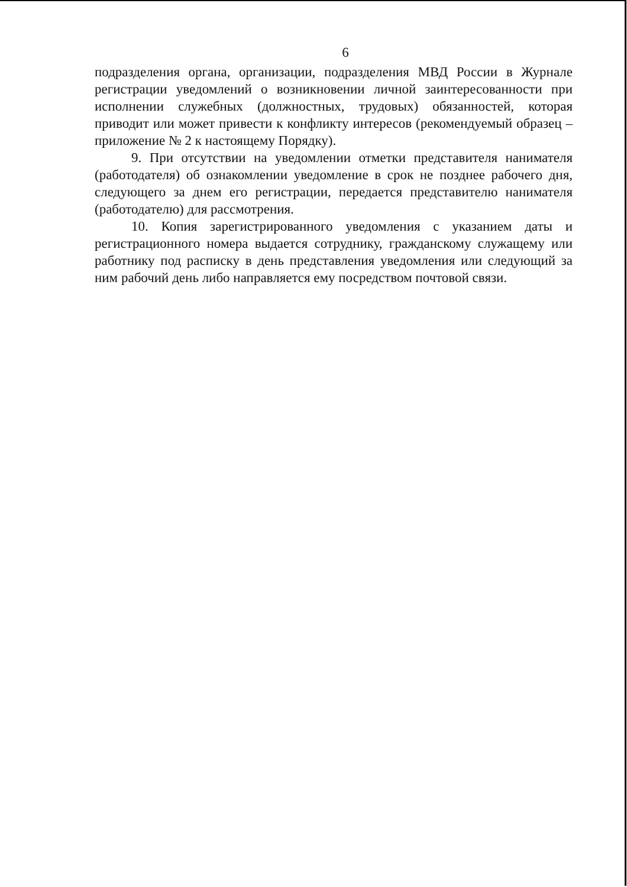6
подразделения органа, организации, подразделения МВД России в Журнале регистрации уведомлений о возникновении личной заинтересованности при исполнении служебных (должностных, трудовых) обязанностей, которая приводит или может привести к конфликту интересов (рекомендуемый образец – приложение № 2 к настоящему Порядку).
9. При отсутствии на уведомлении отметки представителя нанимателя (работодателя) об ознакомлении уведомление в срок не позднее рабочего дня, следующего за днем его регистрации, передается представителю нанимателя (работодателю) для рассмотрения.
10. Копия зарегистрированного уведомления с указанием даты и регистрационного номера выдается сотруднику, гражданскому служащему или работнику под расписку в день представления уведомления или следующий за ним рабочий день либо направляется ему посредством почтовой связи.